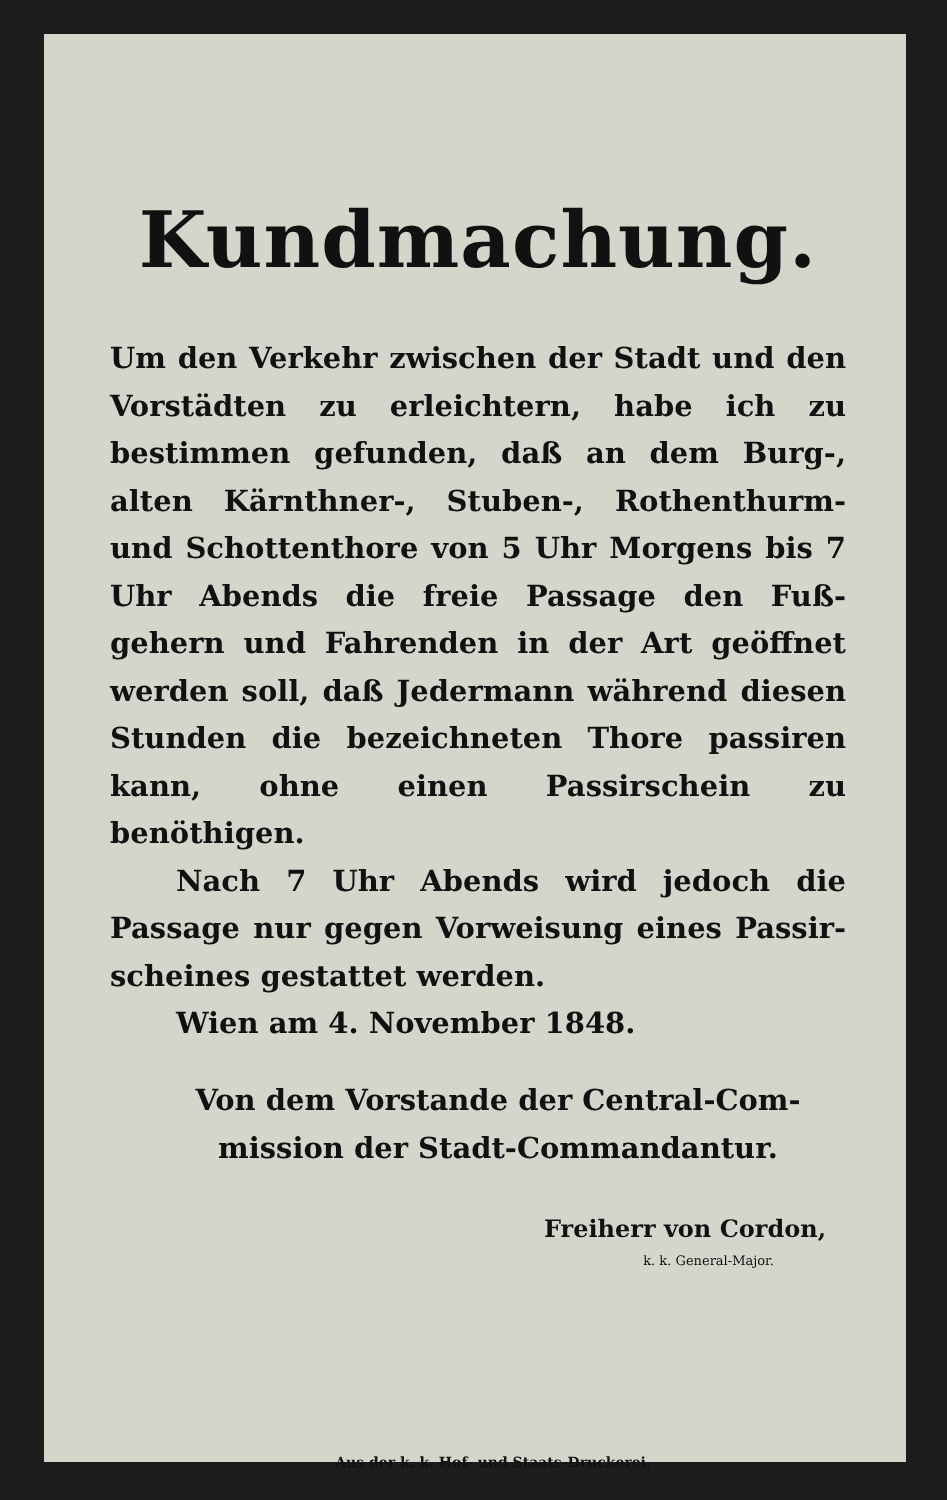Kundmachung.
Um den Verkehr zwischen der Stadt und den Vorstädten zu erleichtern, habe ich zu bestimmen gefunden, daß an dem Burg-, alten Kärnthner-, Stuben-, Rothenthurm- und Schottenthore von 5 Uhr Morgens bis 7 Uhr Abends die freie Passage den Fuß- gehern und Fahrenden in der Art geöffnet werden soll, daß Jedermann während diesen Stunden die bezeichneten Thore passiren kann, ohne einen Passirschein zu benöthigen.
Nach 7 Uhr Abends wird jedoch die Passage nur gegen Vorweisung eines Passir- scheines gestattet werden.
Wien am 4. November 1848.
Von dem Vorstande der Central-Com-
mission der Stadt-Commandantur.
Freiherr von Cordon,
k. k. General-Major.
Aus der k. k. Hof- und Staats-Druckerei.